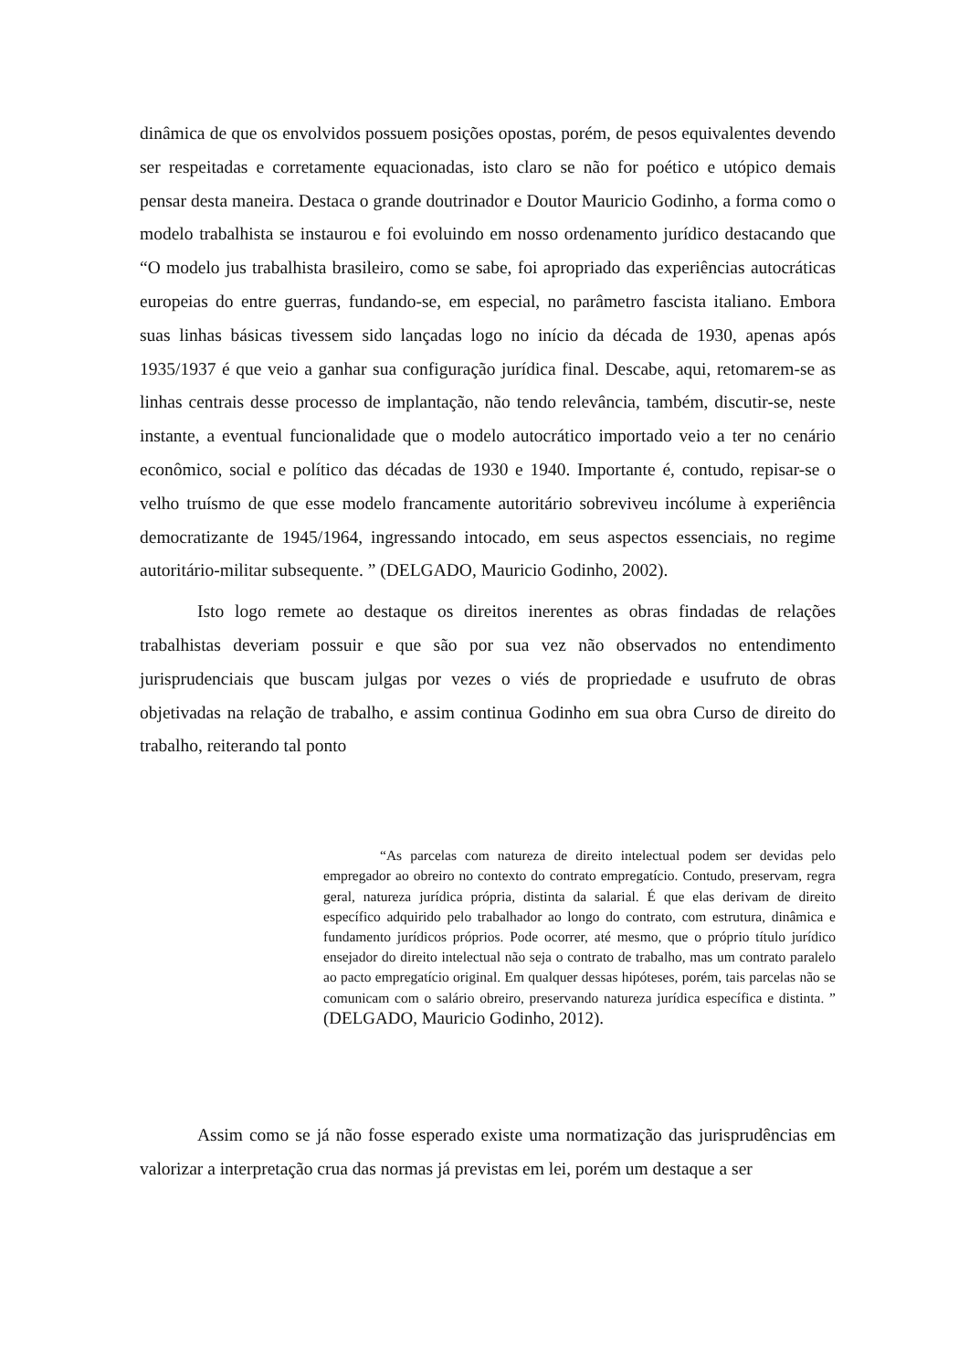dinâmica de que os envolvidos possuem posições opostas, porém, de pesos equivalentes devendo ser respeitadas e corretamente equacionadas, isto claro se não for poético e utópico demais pensar desta maneira. Destaca o grande doutrinador e Doutor Mauricio Godinho, a forma como o modelo trabalhista se instaurou e foi evoluindo em nosso ordenamento jurídico destacando que “O modelo jus trabalhista brasileiro, como se sabe, foi apropriado das experiências autocráticas europeias do entre guerras, fundando-se, em especial, no parâmetro fascista italiano. Embora suas linhas básicas tivessem sido lançadas logo no início da década de 1930, apenas após 1935/1937 é que veio a ganhar sua configuração jurídica final. Descabe, aqui, retomarem-se as linhas centrais desse processo de implantação, não tendo relevância, também, discutir-se, neste instante, a eventual funcionalidade que o modelo autocrático importado veio a ter no cenário econômico, social e político das décadas de 1930 e 1940. Importante é, contudo, repisar-se o velho truísmo de que esse modelo francamente autoritário sobreviveu incólume à experiência democratizante de 1945/1964, ingressando intocado, em seus aspectos essenciais, no regime autoritário-militar subsequente. ” (DELGADO, Mauricio Godinho, 2002).
Isto logo remete ao destaque os direitos inerentes as obras findadas de relações trabalhistas deveriam possuir e que são por sua vez não observados no entendimento jurisprudenciais que buscam julgas por vezes o viés de propriedade e usufruto de obras objetivadas na relação de trabalho, e assim continua Godinho em sua obra Curso de direito do trabalho, reiterando tal ponto
“As parcelas com natureza de direito intelectual podem ser devidas pelo empregador ao obreiro no contexto do contrato empregatício. Contudo, preservam, regra geral, natureza jurídica própria, distinta da salarial. É que elas derivam de direito específico adquirido pelo trabalhador ao longo do contrato, com estrutura, dinâmica e fundamento jurídicos próprios. Pode ocorrer, até mesmo, que o próprio título jurídico ensejador do direito intelectual não seja o contrato de trabalho, mas um contrato paralelo ao pacto empregatício original. Em qualquer dessas hipóteses, porém, tais parcelas não se comunicam com o salário obreiro, preservando natureza jurídica específica e distinta. ” (DELGADO, Mauricio Godinho, 2012).
Assim como se já não fosse esperado existe uma normatização das jurisprudências em valorizar a interpretação crua das normas já previstas em lei, porém um destaque a ser